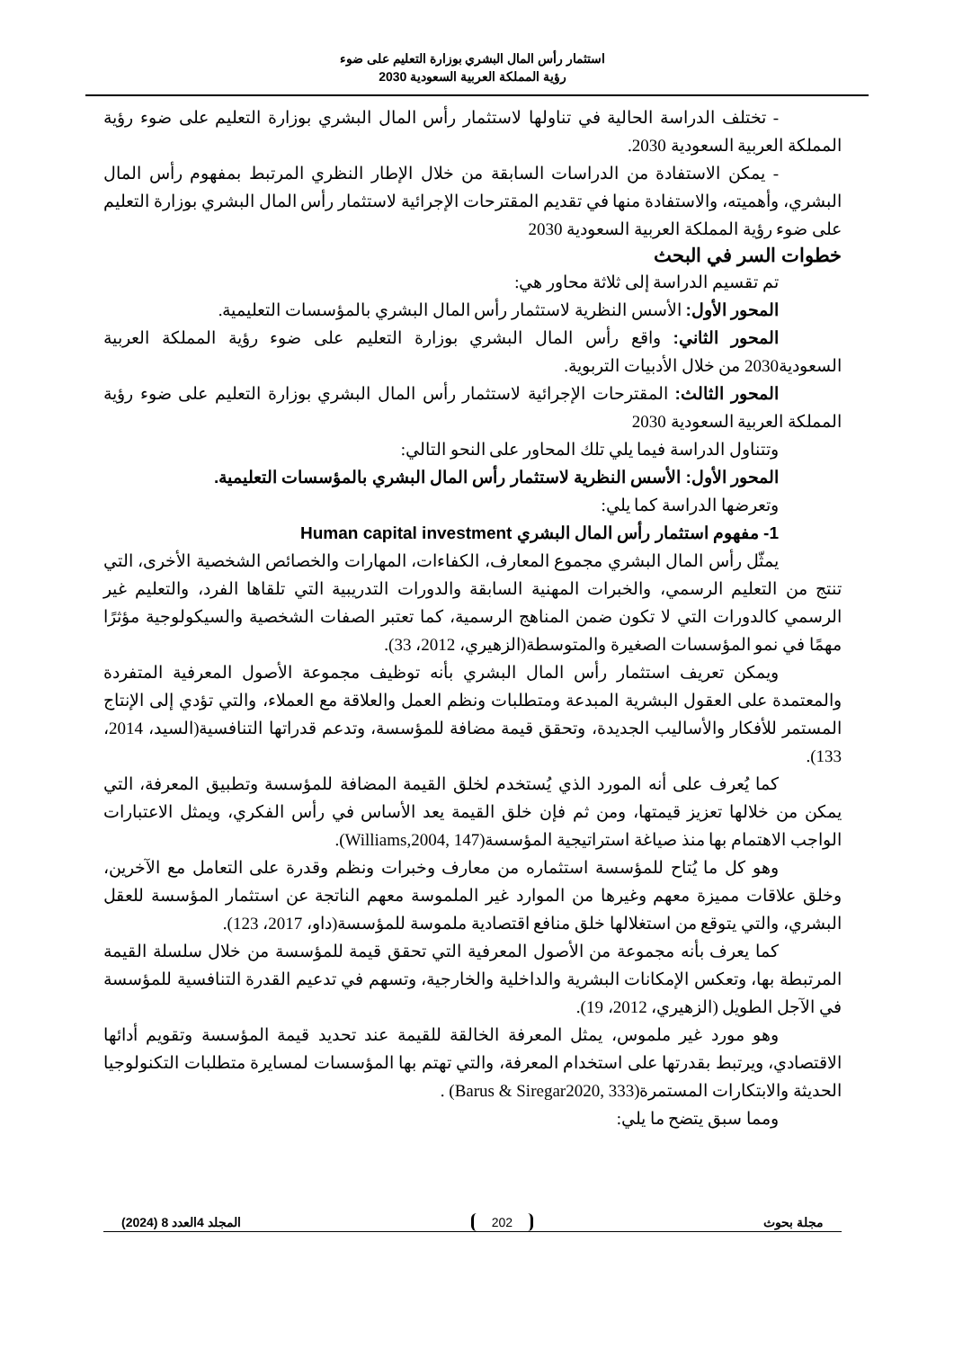استثمار رأس المال البشري بوزارة التعليم على ضوء
رؤية المملكة العربية السعودية 2030
- تختلف الدراسة الحالية في تناولها لاستثمار رأس المال البشري بوزارة التعليم على ضوء رؤية المملكة العربية السعودية 2030.
- يمكن الاستفادة من الدراسات السابقة من خلال الإطار النظري المرتبط بمفهوم رأس المال البشري، وأهميته، والاستفادة منها في تقديم المقترحات الإجرائية لاستثمار رأس المال البشري بوزارة التعليم على ضوء رؤية المملكة العربية السعودية 2030
خطوات السر في البحث
تم تقسيم الدراسة إلى ثلاثة محاور هي:
المحور الأول: الأسس النظرية لاستثمار رأس المال البشري بالمؤسسات التعليمية.
المحور الثاني: واقع رأس المال البشري بوزارة التعليم على ضوء رؤية المملكة العربية السعودية2030 من خلال الأدبيات التربوية.
المحور الثالث: المقترحات الإجرائية لاستثمار رأس المال البشري بوزارة التعليم على ضوء رؤية المملكة العربية السعودية 2030
وتتناول الدراسة فيما يلي تلك المحاور على النحو التالي:
المحور الأول: الأسس النظرية لاستثمار رأس المال البشري بالمؤسسات التعليمية.
وتعرضها الدراسة كما يلي:
1- مفهوم استثمار رأس المال البشري Human capital investment
يمثّل رأس المال البشري مجموع المعارف، الكفاءات، المهارات والخصائص الشخصية الأخرى، التي تنتج من التعليم الرسمي، والخبرات المهنية السابقة والدورات التدريبية التي تلقاها الفرد، والتعليم غير الرسمي كالدورات التي لا تكون ضمن المناهج الرسمية، كما تعتبر الصفات الشخصية والسيكولوجية مؤثرًا مهمًا في نمو المؤسسات الصغيرة والمتوسطة(الزهيري، 2012، 33).
ويمكن تعريف استثمار رأس المال البشري بأنه توظيف مجموعة الأصول المعرفية المتفردة والمعتمدة على العقول البشرية المبدعة ومتطلبات ونظم العمل والعلاقة مع العملاء، والتي تؤدي إلى الإنتاج المستمر للأفكار والأساليب الجديدة، وتحقق قيمة مضافة للمؤسسة، وتدعم قدراتها التنافسية(السيد، 2014، 133).
كما يُعرف على أنه المورد الذي يُستخدم لخلق القيمة المضافة للمؤسسة وتطبيق المعرفة، التي يمكن من خلالها تعزيز قيمتها، ومن ثم فإن خلق القيمة يعد الأساس في رأس الفكري، ويمثل الاعتبارات الواجب الاهتمام بها منذ صياغة استراتيجية المؤسسة(Williams,2004, 147).
وهو كل ما يُتاح للمؤسسة استثماره من معارف وخبرات ونظم وقدرة على التعامل مع الآخرين، وخلق علاقات مميزة معهم وغيرها من الموارد غير الملموسة معهم الناتجة عن استثمار المؤسسة للعقل البشري، والتي يتوقع من استغلالها خلق منافع اقتصادية ملموسة للمؤسسة(داو، 2017، 123).
كما يعرف بأنه مجموعة من الأصول المعرفية التي تحقق قيمة للمؤسسة من خلال سلسلة القيمة المرتبطة بها، وتعكس الإمكانات البشرية والداخلية والخارجية، وتسهم في تدعيم القدرة التنافسية للمؤسسة في الآجل الطويل (الزهيري، 2012، 19).
وهو مورد غير ملموس، يمثل المعرفة الخالقة للقيمة عند تحديد قيمة المؤسسة وتقويم أدائها الاقتصادي، ويرتبط بقدرتها على استخدام المعرفة، والتي تهتم بها المؤسسات لمسايرة متطلبات التكنولوجيا الحديثة والابتكارات المستمرة(Barus & Siregar2020, 333) .
ومما سبق يتضح ما يلي:
مجلة بحوث 202 المجلد 4العدد 8 (2024)